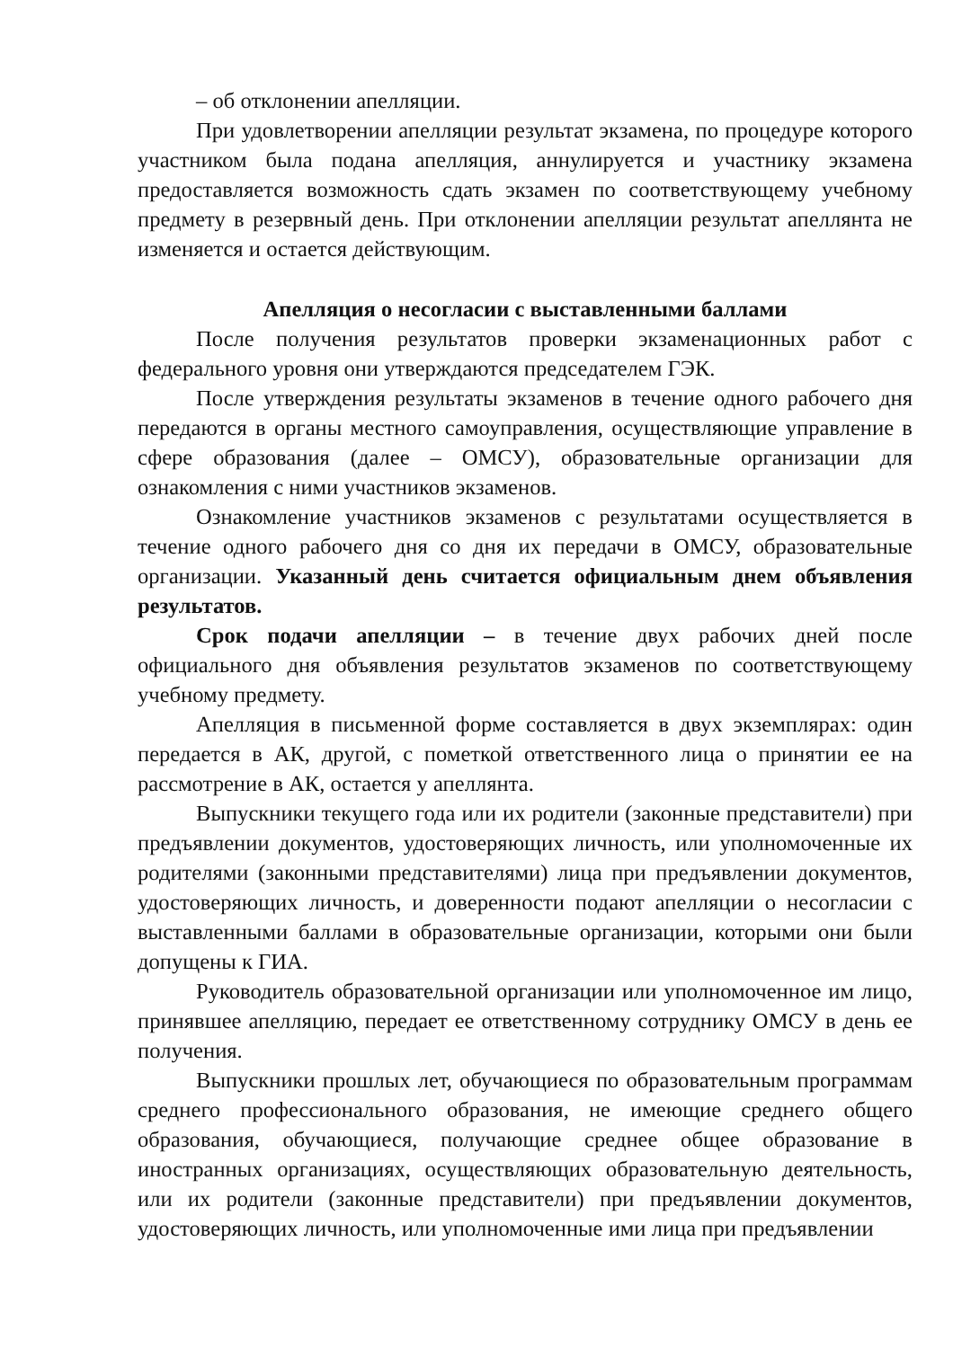– об отклонении апелляции.
При удовлетворении апелляции результат экзамена, по процедуре которого участником была подана апелляция, аннулируется и участнику экзамена предоставляется возможность сдать экзамен по соответствующему учебному предмету в резервный день. При отклонении апелляции результат апеллянта не изменяется и остается действующим.
Апелляция о несогласии с выставленными баллами
После получения результатов проверки экзаменационных работ с федерального уровня они утверждаются председателем ГЭК.
После утверждения результаты экзаменов в течение одного рабочего дня передаются в органы местного самоуправления, осуществляющие управление в сфере образования (далее – ОМСУ), образовательные организации для ознакомления с ними участников экзаменов.
Ознакомление участников экзаменов с результатами осуществляется в течение одного рабочего дня со дня их передачи в ОМСУ, образовательные организации. Указанный день считается официальным днем объявления результатов.
Срок подачи апелляции – в течение двух рабочих дней после официального дня объявления результатов экзаменов по соответствующему учебному предмету.
Апелляция в письменной форме составляется в двух экземплярах: один передается в АК, другой, с пометкой ответственного лица о принятии ее на рассмотрение в АК, остается у апеллянта.
Выпускники текущего года или их родители (законные представители) при предъявлении документов, удостоверяющих личность, или уполномоченные их родителями (законными представителями) лица при предъявлении документов, удостоверяющих личность, и доверенности подают апелляции о несогласии с выставленными баллами в образовательные организации, которыми они были допущены к ГИА.
Руководитель образовательной организации или уполномоченное им лицо, принявшее апелляцию, передает ее ответственному сотруднику ОМСУ в день ее получения.
Выпускники прошлых лет, обучающиеся по образовательным программам среднего профессионального образования, не имеющие среднего общего образования, обучающиеся, получающие среднее общее образование в иностранных организациях, осуществляющих образовательную деятельность, или их родители (законные представители) при предъявлении документов, удостоверяющих личность, или уполномоченные ими лица при предъявлении